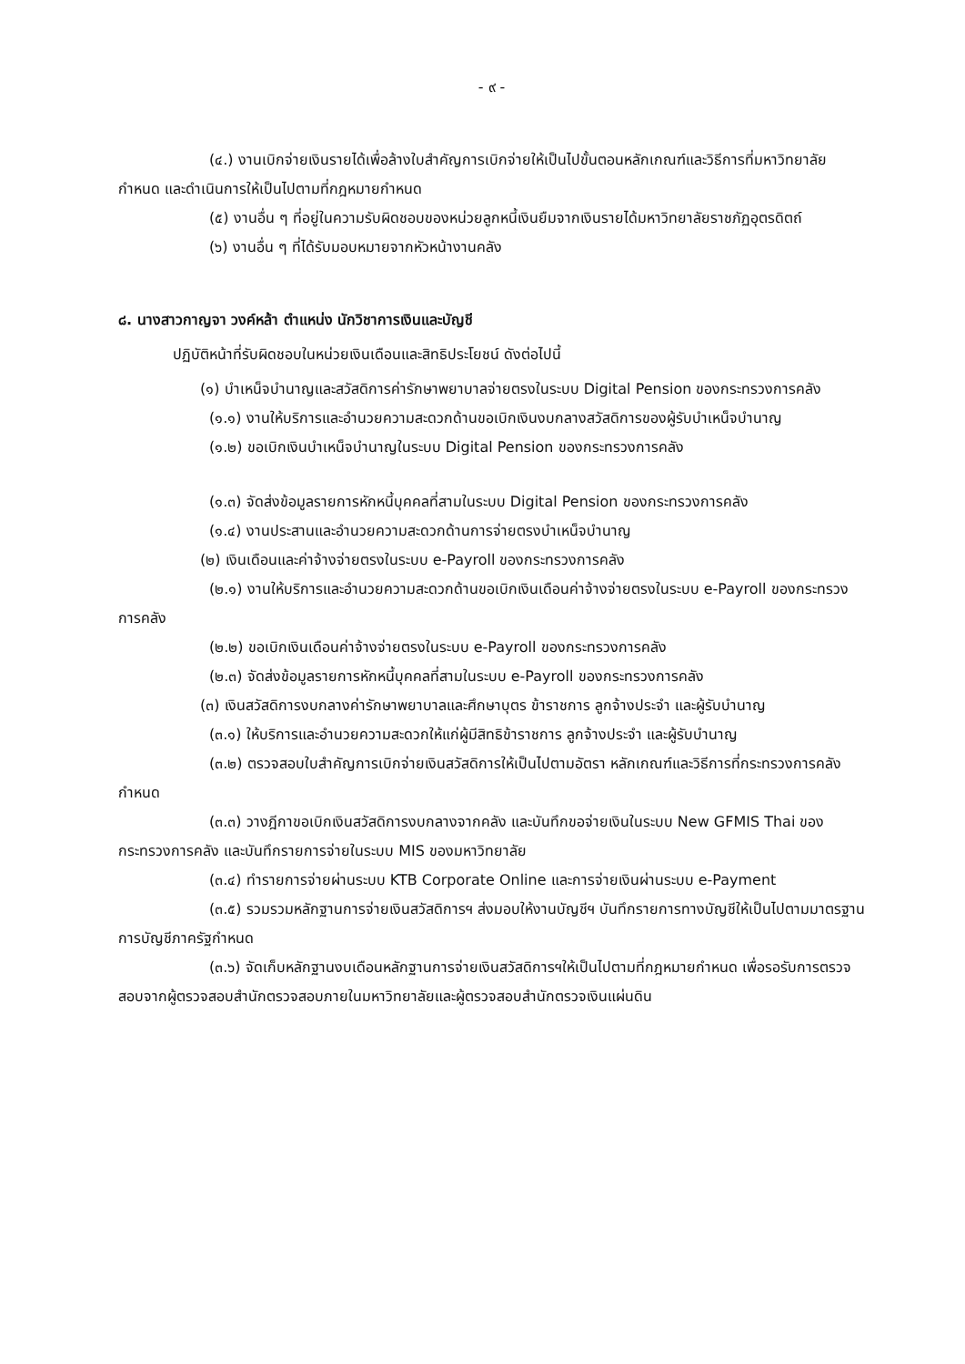- ๙ -
(๔.) งานเบิกจ่ายเงินรายได้เพื่อล้างใบสำคัญการเบิกจ่ายให้เป็นไปขั้นตอนหลักเกณฑ์และวิธีการที่มหาวิทยาลัยกำหนด และดำเนินการให้เป็นไปตามที่กฎหมายกำหนด
(๕) งานอื่น ๆ ที่อยู่ในความรับผิดชอบของหน่วยลูกหนี้เงินยืมจากเงินรายได้มหาวิทยาลัยราชภัฏอุตรดิตถ์
(๖) งานอื่น ๆ ที่ได้รับมอบหมายจากหัวหน้างานคลัง
๘. นางสาวกาญจา วงค์หล้า ตำแหน่ง นักวิชาการเงินและบัญชี
ปฏิบัติหน้าที่รับผิดชอบในหน่วยเงินเดือนและสิทธิประโยชน์ ดังต่อไปนี้
(๑) บำเหน็จบำนาญและสวัสดิการค่ารักษาพยาบาลจ่ายตรงในระบบ Digital Pension ของกระทรวงการคลัง
(๑.๑) งานให้บริการและอำนวยความสะดวกด้านขอเบิกเงินงบกลางสวัสดิการของผู้รับบำเหน็จบำนาญ
(๑.๒) ขอเบิกเงินบำเหน็จบำนาญในระบบ Digital Pension ของกระทรวงการคลัง
(๑.๓) จัดส่งข้อมูลรายการหักหนี้บุคคลที่สามในระบบ Digital Pension ของกระทรวงการคลัง
(๑.๔) งานประสานและอำนวยความสะดวกด้านการจ่ายตรงบำเหน็จบำนาญ
(๒) เงินเดือนและค่าจ้างจ่ายตรงในระบบ e-Payroll ของกระทรวงการคลัง
(๒.๑) งานให้บริการและอำนวยความสะดวกด้านขอเบิกเงินเดือนค่าจ้างจ่ายตรงในระบบ e-Payroll ของกระทรวงการคลัง
(๒.๒) ขอเบิกเงินเดือนค่าจ้างจ่ายตรงในระบบ e-Payroll ของกระทรวงการคลัง
(๒.๓) จัดส่งข้อมูลรายการหักหนี้บุคคลที่สามในระบบ e-Payroll ของกระทรวงการคลัง
(๓) เงินสวัสดิการงบกลางค่ารักษาพยาบาลและศึกษาบุตร ข้าราชการ ลูกจ้างประจำ และผู้รับบำนาญ
(๓.๑) ให้บริการและอำนวยความสะดวกให้แก่ผู้มีสิทธิข้าราชการ ลูกจ้างประจำ และผู้รับบำนาญ
(๓.๒) ตรวจสอบใบสำคัญการเบิกจ่ายเงินสวัสดิการให้เป็นไปตามอัตรา หลักเกณฑ์และวิธีการที่กระทรวงการคลังกำหนด
(๓.๓) วางฎีกาขอเบิกเงินสวัสดิการงบกลางจากคลัง และบันทึกขอจ่ายเงินในระบบ New GFMIS Thai ของกระทรวงการคลัง และบันทึกรายการจ่ายในระบบ MIS ของมหาวิทยาลัย
(๓.๔) ทำรายการจ่ายผ่านระบบ KTB Corporate Online และการจ่ายเงินผ่านระบบ e-Payment
(๓.๕) รวมรวมหลักฐานการจ่ายเงินสวัสดิการฯ ส่งมอบให้งานบัญชีฯ บันทึกรายการทางบัญชีให้เป็นไปตามมาตรฐานการบัญชีภาครัฐกำหนด
(๓.๖) จัดเก็บหลักฐานงบเดือนหลักฐานการจ่ายเงินสวัสดิการฯให้เป็นไปตามที่กฎหมายกำหนด เพื่อรอรับการตรวจสอบจากผู้ตรวจสอบสำนักตรวจสอบภายในมหาวิทยาลัยและผู้ตรวจสอบสำนักตรวจเงินแผ่นดิน